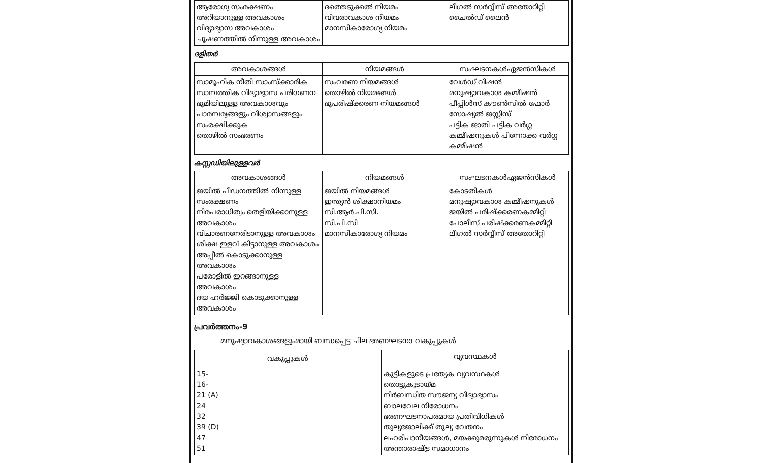| ആരോഗ്യ സംരക്ഷണം അറിയാനുള്ള അവകാശം വിദ്യാഭ്യാസ അവകാശം ചൂഷണത്തിൽ നിന്നുള്ള അവകാശം | ദത്തെടുക്കൽ നിയമം വിവരാവകാശ നിയമം മാനസികാരോഗ്യ നിയമം | ലീഗൽ സർവ്വീസ് അതോറിറ്റി ചൈൽഡ് ലൈൻ |
ദളിതർ
| അവകാശങ്ങൾ | നിയമങ്ങൾ | സംഘടനകൾഏജൻസികൾ |
| --- | --- | --- |
| സാമൂഹിക നീതി സാംസ്ക്കാരിക സാമ്പത്തിക വിദ്യാഭ്യാസ പരിഗണന ഭൂമിയിലുള്ള അവകാശവും പാരമ്പര്യങ്ങളും വിശ്വാസങ്ങളും സംരക്ഷിക്കുക തൊഴിൽ സംഭരണം | സംവരണ നിയമങ്ങൾ തൊഴിൽ നിയമങ്ങൾ ഭൂപരിഷ്ക്കരണ നിയമങ്ങൾ | വേൾഡ് വിഷൻ മനുഷ്യാവകാശ കമ്മീഷൻ പീപ്പിൾസ് കൗൺസിൽ ഫോർ സോഷ്യൽ ജസ്റ്റിസ് പട്ടിക ജാതി പട്ടിക വർഗ്ഗ കമ്മീഷനുകൾ പിന്നോക്ക വർഗ്ഗ കമ്മീഷൻ |
കസ്റ്റഡിയിലുള്ളവർ
| അവകാശങ്ങൾ | നിയമങ്ങൾ | സംഘടനകൾഏജൻസികൾ |
| --- | --- | --- |
| ജയിൽ പീഡനത്തിൽ നിന്നുള്ള സംരക്ഷണം നിരപരാധിത്വം തെളിയിക്കാനുള്ള അവകാശം വിചാരണനേരിടാനുള്ള അവകാശം ശിക്ഷ ഇളവ് കിട്ടാനുള്ള അവകാശം അപ്പീൽ കൊടുക്കാനുള്ള അവകാശം പരോളിൽ ഇറങ്ങാനുള്ള അവകാശം ദയ ഹർജ്ജി കൊടുക്കാനുള്ള അവകാശം | ജയിൽ നിയമങ്ങൾ ഇന്ത്യൻ ശിക്ഷാനിയമം സി.ആർ.പി.സി. സി.പി.സി മാനസികാരോഗ്യ നിയമം | കോടതികൾ മനുഷ്യാവകാശ കമ്മീഷനുകൾ ജയിൽ പരിഷ്ക്കരണകമ്മിറ്റി പോലീസ് പരിഷ്ക്കരണകമ്മിറ്റി ലീഗൽ സർവ്വീസ് അതോറിറ്റി |
പ്രവർത്തനം-9
മനുഷ്യാവകാശങ്ങളുംമായി ബന്ധപ്പെട്ട ചില ഭരണഘടനാ വകുപ്പുകൾ
| വകുപ്പുകൾ | വ്യവസ്ഥകൾ |
| --- | --- |
| 15- 16- 21 (A) 24 32 39 (D) 47 51 | കുട്ടികളുടെ പ്രത്യേക വ്യവസ്ഥകൾ തൊട്ടുകൂടായ്മ നിർബന്ധിത സൗജന്യ വിദ്യാഭ്യാസം ബാലവേല നിരോധനം ഭരണഘടനാപരമായ പ്രതിവിധികൾ തുല്യജോലിക്ക് തുല്യ വേതനം ലഹരിപാനീയങ്ങൾ, മയക്കുമരുന്നുകൾ നിരോധനം അന്താരാഷ്ട്ര സമാധാനം |